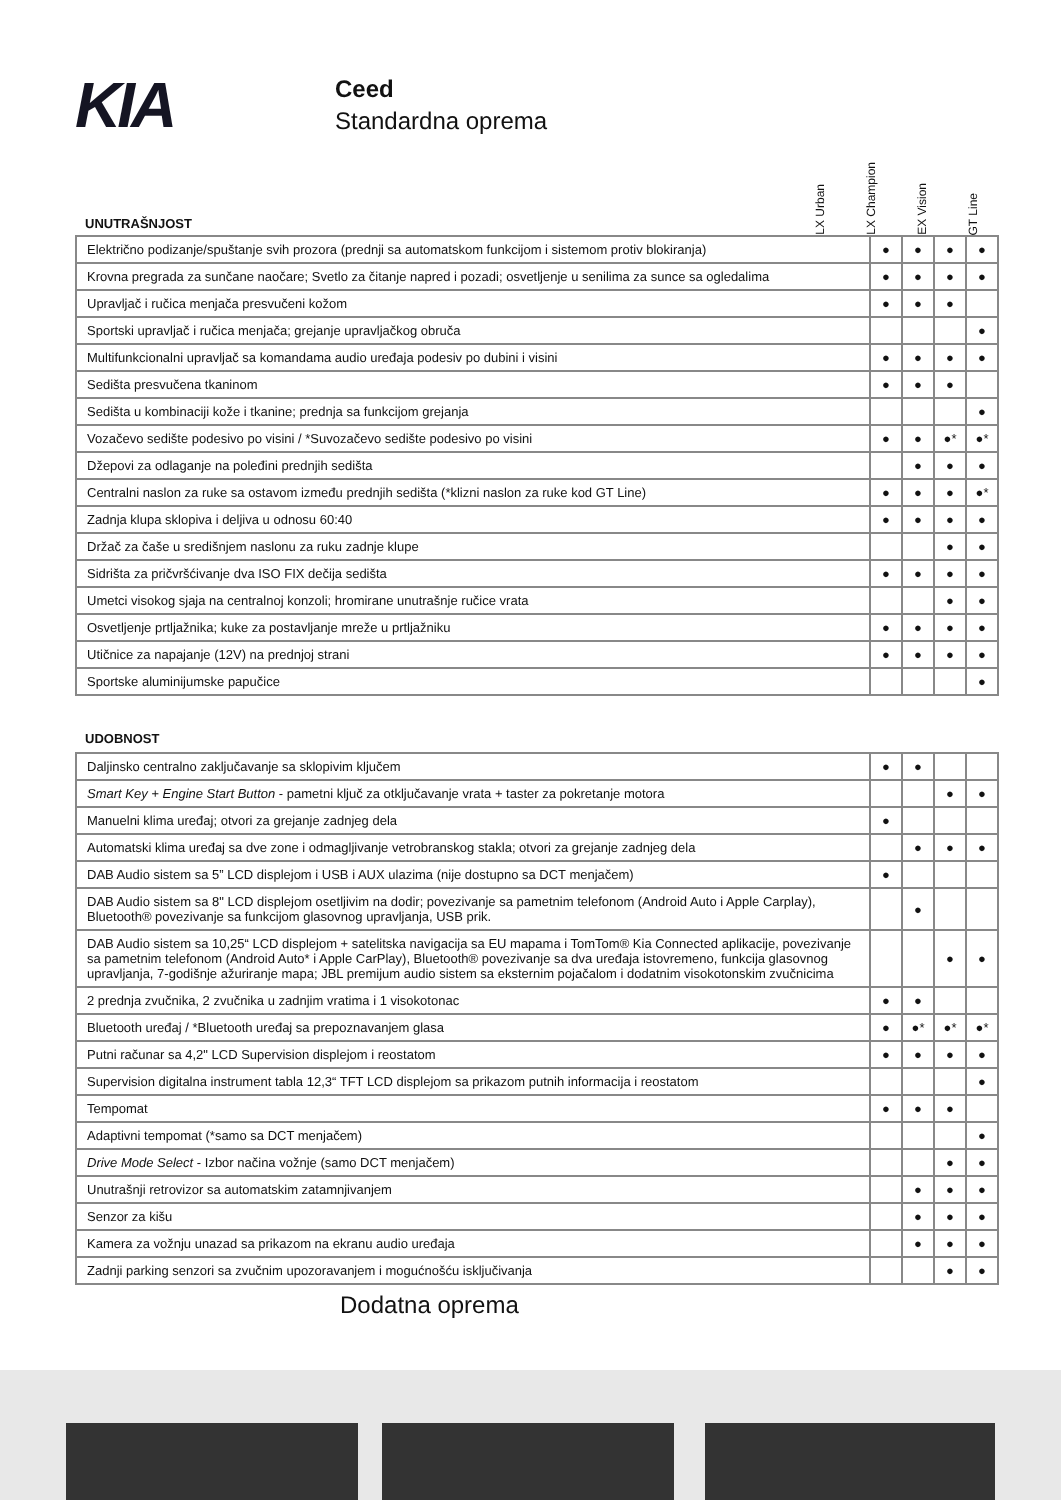KIA
Ceed
Standardna oprema
UNUTRAŠNJOST
LX Urban
LX Champion
EX Vision
GT Line
| Električno podizanje/spuštanje svih prozora (prednji sa automatskom funkcijom i sistemom protiv blokiranja) | ● | ● | ● | ● |
| Krovna pregrada za sunčane naočare; Svetlo za čitanje napred i pozadi; osvetljenje u senilima za sunce sa ogledalima | ● | ● | ● | ● |
| Upravljač i ručica menjača presvučeni kožom | ● | ● | ● | |
| Sportski upravljač i ručica menjača; grejanje upravljačkog obruča | | | | ● |
| Multifunkcionalni upravljač sa komandama audio uređaja podesiv po dubini i visini | ● | ● | ● | ● |
| Sedišta presvučena tkaninom | ● | ● | ● | |
| Sedišta u kombinaciji kože i tkanine; prednja sa funkcijom grejanja | | | | ● |
| Vozačevo sedište podesivo po visini / *Suvozačevo sedište podesivo po visini | ● | ● | ●* | ●* |
| Džepovi za odlaganje na poleđini prednjih sedišta | | ● | ● | ● |
| Centralni naslon za ruke sa ostavom između prednjih sedišta (*klizni naslon za ruke kod GT Line) | ● | ● | ● | ●* |
| Zadnja klupa sklopiva i deljiva u odnosu 60:40 | ● | ● | ● | ● |
| Držač za čaše u središnjem naslonu za ruku zadnje klupe | | | ● | ● |
| Sidrišta za pričvršćivanje dva ISO FIX dečija sedišta | ● | ● | ● | ● |
| Umetci visokog sjaja na centralnoj konzoli; hromirane unutrašnje ručice vrata | | | ● | ● |
| Osvetljenje prtljažnika; kuke za postavljanje mreže u prtljažniku | ● | ● | ● | ● |
| Utičnice za napajanje (12V) na prednjoj strani | ● | ● | ● | ● |
| Sportske aluminijumske papučice | | | | ● |
UDOBNOST
| Daljinsko centralno zaključavanje sa sklopivim ključem | ● | ● | | |
| Smart Key + Engine Start Button - pametni ključ za otključavanje vrata + taster za pokretanje motora | | | ● | ● |
| Manuelni klima uređaj; otvori za grejanje zadnjeg dela | ● | | | |
| Automatski klima uređaj sa dve zone i odmagljivanje vetrobranskog stakla; otvori za grejanje zadnjeg dela | | ● | ● | ● |
| DAB Audio sistem sa 5” LCD displejom i USB i AUX ulazima (nije dostupno sa DCT menjačem) | ● | | | |
| DAB Audio sistem sa 8" LCD displejom osetljivim na dodir; povezivanje sa pametnim telefonom (Android Auto i Apple Carplay), Bluetooth® povezivanje sa funkcijom glasovnog upravljanja, USB prik. | | ● | | |
| DAB Audio sistem sa 10,25“ LCD displejom + satelitska navigacija sa EU mapama i TomTom® Kia Connected aplikacije, povezivanje sa pametnim telefonom (Android Auto* i Apple CarPlay), Bluetooth® povezivanje sa dva uređaja istovremeno, funkcija glasovnog upravljanja, 7-godišnje ažuriranje mapa; JBL premijum audio sistem sa eksternim pojačalom i dodatnim visokotonskim zvučnicima | | | ● | ● |
| 2 prednja zvučnika, 2 zvučnika u zadnjim vratima i 1 visokotonac | ● | ● | | |
| Bluetooth uređaj / *Bluetooth uređaj sa prepoznavanjem glasa | ● | ●* | ●* | ●* |
| Putni računar sa 4,2" LCD Supervision displejom i reostatom | ● | ● | ● | ● |
| Supervision digitalna instrument tabla 12,3“ TFT LCD displejom sa prikazom putnih informacija i reostatom | | | | ● |
| Tempomat | ● | ● | ● | |
| Adaptivni tempomat (*samo sa DCT menjačem) | | | | ● |
| Drive Mode Select - Izbor načina vožnje (samo DCT menjačem) | | | ● | ● |
| Unutrašnji retrovizor sa automatskim zatamnjivanjem | | ● | ● | ● |
| Senzor za kišu | | ● | ● | ● |
| Kamera za vožnju unazad sa prikazom na ekranu audio uređaja | | ● | ● | ● |
| Zadnji parking senzori sa zvučnim upozoravanjem i mogućnošću isključivanja | | | ● | ● |
Dodatna oprema